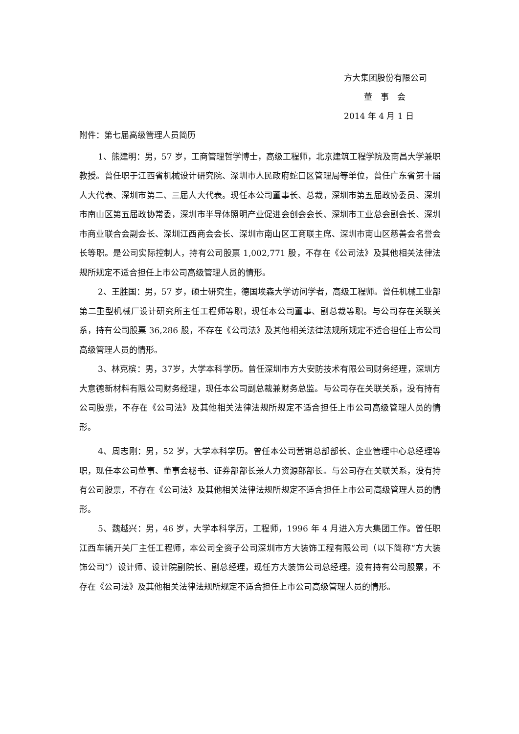方大集团股份有限公司
董　事　会
2014 年 4 月 1 日
附件：第七届高级管理人员简历
1、熊建明：男，57 岁，工商管理哲学博士，高级工程师，北京建筑工程学院及南昌大学兼职教授。曾任职于江西省机械设计研究院、深圳市人民政府蛇口区管理局等单位，曾任广东省第十届人大代表、深圳市第二、三届人大代表。现任本公司董事长、总裁，深圳市第五届政协委员、深圳市南山区第五届政协常委，深圳市半导体照明产业促进会创会会长、深圳市工业总会副会长、深圳市商业联合会副会长、深圳江西商会会长、深圳市南山区工商联主席、深圳市南山区慈善会名誉会长等职。是公司实际控制人，持有公司股票 1,002,771 股，不存在《公司法》及其他相关法律法规所规定不适合担任上市公司高级管理人员的情形。
2、王胜国：男，57 岁，硕士研究生，德国埃森大学访问学者，高级工程师。曾任机械工业部第二重型机械厂设计研究所主任工程师等职，现任本公司董事、副总裁等职。与公司存在关联关系，持有公司股票 36,286 股，不存在《公司法》及其他相关法律法规所规定不适合担任上市公司高级管理人员的情形。
3、林克槟：男，37岁，大学本科学历。曾任深圳市方大安防技术有限公司财务经理，深圳方大意德新材料有限公司财务经理，现任本公司副总裁兼财务总监。与公司存在关联关系，没有持有公司股票，不存在《公司法》及其他相关法律法规所规定不适合担任上市公司高级管理人员的情形。
4、周志刚：男，52 岁，大学本科学历。曾任本公司营销总部部长、企业管理中心总经理等职，现任本公司董事、董事会秘书、证券部部长兼人力资源部部长。与公司存在关联关系，没有持有公司股票，不存在《公司法》及其他相关法律法规所规定不适合担任上市公司高级管理人员的情形。
5、魏越兴：男，46 岁，大学本科学历，工程师，1996 年 4 月进入方大集团工作。曾任职江西车辆开关厂主任工程师，本公司全资子公司深圳市方大装饰工程有限公司（以下简称“方大装饰公司”）设计师、设计院副院长、副总经理，现任方大装饰公司总经理。没有持有公司股票，不存在《公司法》及其他相关法律法规所规定不适合担任上市公司高级管理人员的情形。